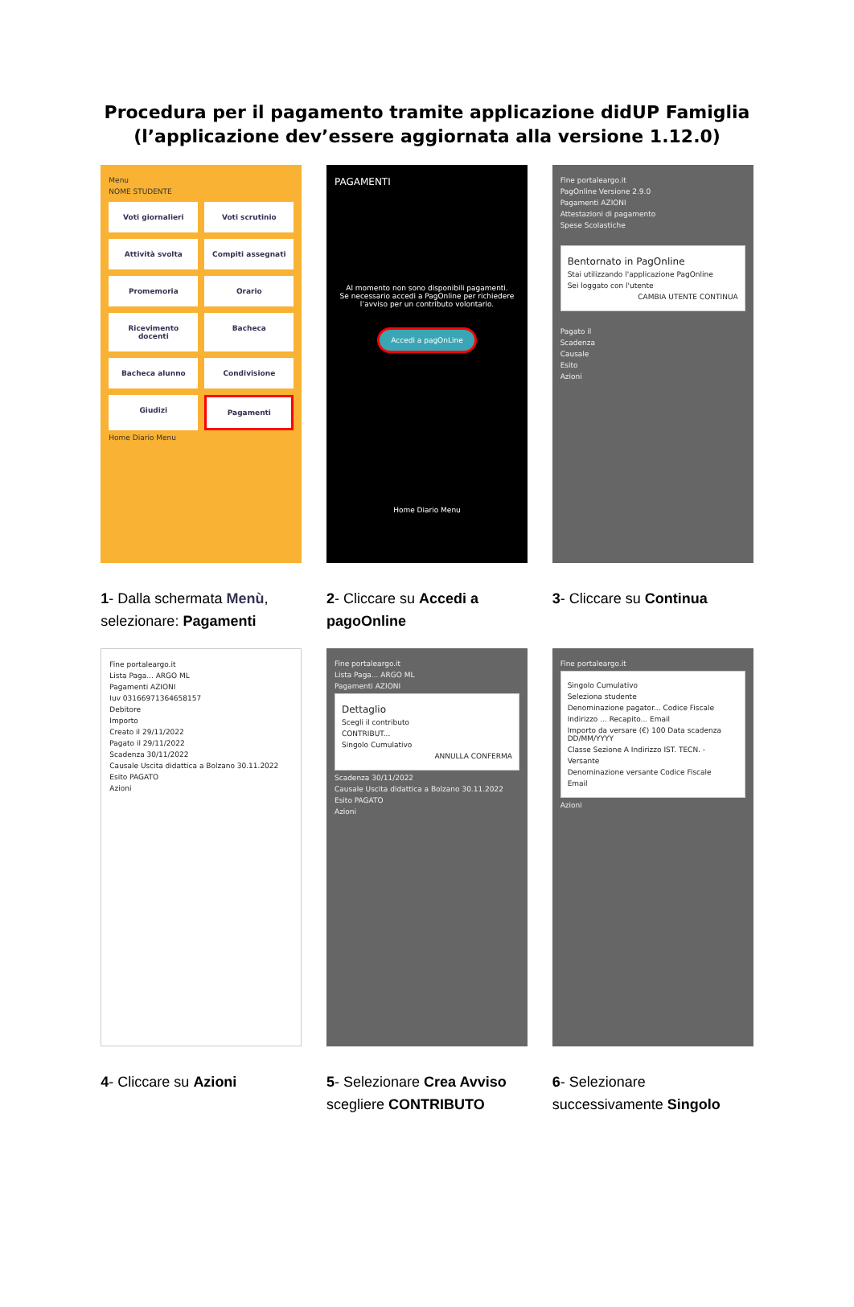Procedura per il pagamento tramite applicazione didUP Famiglia
(l’applicazione dev’essere aggiornata alla versione 1.12.0)
Menu
NOME STUDENTE
Voti giornalieri
Voti scrutinio
Attività svolta
Compiti assegnati
Promemoria
Orario
Ricevimento docenti
Bacheca
Bacheca alunno
Condivisione
Giudizi
Pagamenti
Home Diario Menu
1- Dalla schermata Menù, selezionare: Pagamenti
PAGAMENTI
Al momento non sono disponibili pagamenti.
Se necessario accedi a PagOnline per richiedere l’avviso per un contributo volontario.
Accedi a pagOnLine
Home Diario Menu
2- Cliccare su Accedi a pagoOnline
Fine portaleargo.it
PagOnline Versione 2.9.0
Pagamenti AZIONI
Attestazioni di pagamento
Spese Scolastiche
Bentornato in PagOnline
Stai utilizzando l'applicazione PagOnline
Sei loggato con l'utente
CAMBIA UTENTE CONTINUA
Pagato il
Scadenza
Causale
Esito
Azioni
3- Cliccare su Continua
Fine portaleargo.it
Lista Paga... ARGO ML
Pagamenti AZIONI
Iuv 03166971364658157
Debitore
Importo
Creato il 29/11/2022
Pagato il 29/11/2022
Scadenza 30/11/2022
Causale Uscita didattica a Bolzano 30.11.2022
Esito PAGATO
Azioni
4- Cliccare su Azioni
Fine portaleargo.it
Lista Paga... ARGO ML
Pagamenti AZIONI
Dettaglio
Scegli il contributo
CONTRIBUT...
Singolo Cumulativo
ANNULLA CONFERMA
Scadenza 30/11/2022
Causale Uscita didattica a Bolzano 30.11.2022
Esito PAGATO
Azioni
5- Selezionare Crea Avviso scegliere CONTRIBUTO
Fine portaleargo.it
Singolo Cumulativo
Seleziona studente
Denominazione pagator... Codice Fiscale
Indirizzo ... Recapito... Email
Importo da versare (€) 100 Data scadenza DD/MM/YYYY
Classe Sezione A Indirizzo IST. TECN. -
Versante
Denominazione versante Codice Fiscale
Email
Azioni
6- Selezionare successivamente Singolo